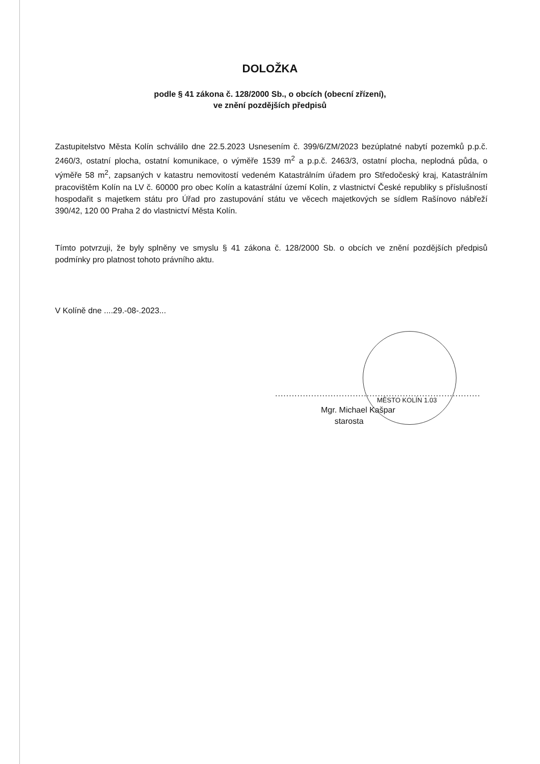DOLOŽKA
podle § 41 zákona č. 128/2000 Sb., o obcích (obecní zřízení),
ve znění pozdějších předpisů
Zastupitelstvo Města Kolín schválilo dne 22.5.2023 Usnesením č. 399/6/ZM/2023 bezúplatné nabytí pozemků p.p.č. 2460/3, ostatní plocha, ostatní komunikace, o výměře 1539 m<sup>2</sup> a p.p.č. 2463/3, ostatní plocha, neplodná půda, o výměře 58 m<sup>2</sup>, zapsaných v katastru nemovitostí vedeném Katastrálním úřadem pro Středočeský kraj, Katastrálním pracovištěm Kolín na LV č. 60000 pro obec Kolín a katastrální území Kolín, z vlastnictví České republiky s příslušností hospodařit s majetkem státu pro Úřad pro zastupování státu ve věcech majetkových se sídlem Rašínovo nábřeží 390/42, 120 00 Praha 2 do vlastnictví Města Kolín.
Tímto potvrzuji, že byly splněny ve smyslu § 41 zákona č. 128/2000 Sb. o obcích ve znění pozdějších předpisů podmínky pro platnost tohoto právního aktu.
V Kolíně dne ....29.-08-.2023...
..........................................................................
Mgr. Michael Kašpar
starosta
MĚSTO KOLÍN 1.03